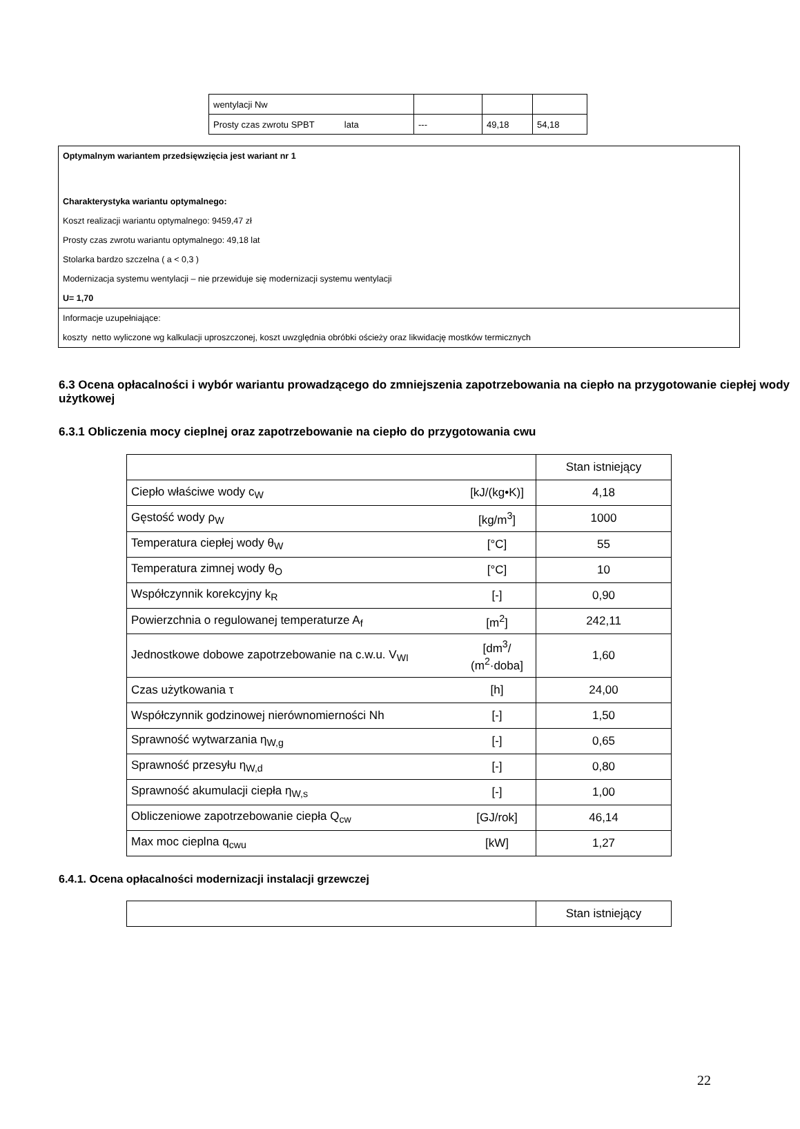| wentylacji Nw | | | |
| Prosty czas zwrotu SPBT lata | --- | 49,18 | 54,18 |
Optymalnym wariantem przedsięwzięcia jest wariant nr 1
Charakterystyka wariantu optymalnego:
Koszt realizacji wariantu optymalnego: 9459,47 zł
Prosty czas zwrotu wariantu optymalnego: 49,18 lat
Stolarka bardzo szczelna ( a < 0,3 )
Modernizacja systemu wentylacji – nie przewiduje się modernizacji systemu wentylacji
U= 1,70
Informacje uzupełniające:
koszty netto wyliczone wg kalkulacji uproszczonej, koszt uwzględnia obróbki ościeży oraz likwidację mostków termicznych
6.3 Ocena opłacalności i wybór wariantu prowadzącego do zmniejszenia zapotrzebowania na ciepło na przygotowanie ciepłej wody użytkowej
6.3.1 Obliczenia mocy cieplnej oraz zapotrzebowanie na ciepło do przygotowania cwu
| | | Stan istniejący |
| Ciepło właściwe wody c<sub>W</sub> | [kJ/(kg•K)] | 4,18 |
| Gęstość wody ρ<sub>W</sub> | [kg/m<sup>3</sup>] | 1000 |
| Temperatura ciepłej wody θ<sub>W</sub> | [°C] | 55 |
| Temperatura zimnej wody θ<sub>O</sub> | [°C] | 10 |
| Współczynnik korekcyjny k<sub>R</sub> | [-] | 0,90 |
| Powierzchnia o regulowanej temperaturze A<sub>f</sub> | [m<sup>2</sup>] | 242,11 |
| Jednostkowe dobowe zapotrzebowanie na c.w.u. V<sub>WI</sub> | [dm<sup>3</sup>/ (m<sup>2</sup>·doba] | 1,60 |
| Czas użytkowania τ | [h] | 24,00 |
| Współczynnik godzinowej nierównomierności Nh | [-] | 1,50 |
| Sprawność wytwarzania η<sub>W,g</sub> | [-] | 0,65 |
| Sprawność przesyłu η<sub>W,d</sub> | [-] | 0,80 |
| Sprawność akumulacji ciepła η<sub>W,s</sub> | [-] | 1,00 |
| Obliczeniowe zapotrzebowanie ciepła Q<sub>cw</sub> | [GJ/rok] | 46,14 |
| Max moc cieplna q<sub>cwu</sub> | [kW] | 1,27 |
6.4.1. Ocena opłacalności modernizacji instalacji grzewczej
| | Stan istniejący |
22